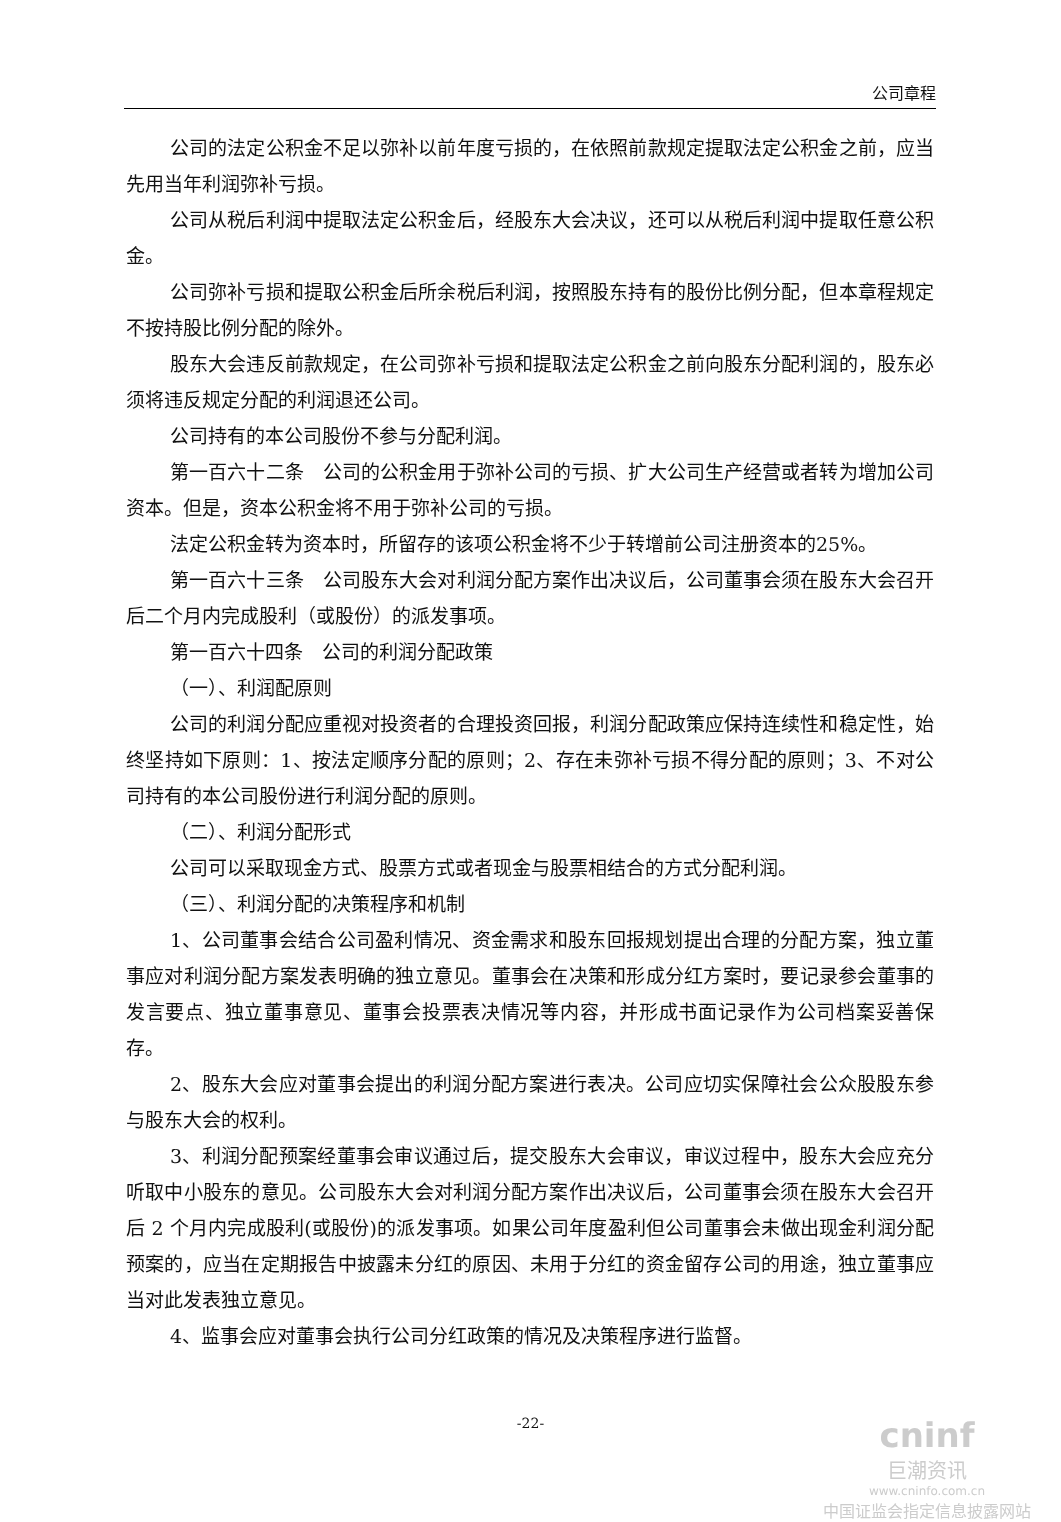公司章程
公司的法定公积金不足以弥补以前年度亏损的，在依照前款规定提取法定公积金之前，应当先用当年利润弥补亏损。
公司从税后利润中提取法定公积金后，经股东大会决议，还可以从税后利润中提取任意公积金。
公司弥补亏损和提取公积金后所余税后利润，按照股东持有的股份比例分配，但本章程规定不按持股比例分配的除外。
股东大会违反前款规定，在公司弥补亏损和提取法定公积金之前向股东分配利润的，股东必须将违反规定分配的利润退还公司。
公司持有的本公司股份不参与分配利润。
第一百六十二条　公司的公积金用于弥补公司的亏损、扩大公司生产经营或者转为增加公司资本。但是，资本公积金将不用于弥补公司的亏损。
法定公积金转为资本时，所留存的该项公积金将不少于转增前公司注册资本的25%。
第一百六十三条　公司股东大会对利润分配方案作出决议后，公司董事会须在股东大会召开后二个月内完成股利（或股份）的派发事项。
第一百六十四条　公司的利润分配政策
（一）、利润配原则
公司的利润分配应重视对投资者的合理投资回报，利润分配政策应保持连续性和稳定性，始终坚持如下原则：1、按法定顺序分配的原则；2、存在未弥补亏损不得分配的原则；3、不对公司持有的本公司股份进行利润分配的原则。
（二）、利润分配形式
公司可以采取现金方式、股票方式或者现金与股票相结合的方式分配利润。
（三）、利润分配的决策程序和机制
1、公司董事会结合公司盈利情况、资金需求和股东回报规划提出合理的分配方案，独立董事应对利润分配方案发表明确的独立意见。董事会在决策和形成分红方案时，要记录参会董事的发言要点、独立董事意见、董事会投票表决情况等内容，并形成书面记录作为公司档案妥善保存。
2、股东大会应对董事会提出的利润分配方案进行表决。公司应切实保障社会公众股股东参与股东大会的权利。
3、利润分配预案经董事会审议通过后，提交股东大会审议，审议过程中，股东大会应充分听取中小股东的意见。公司股东大会对利润分配方案作出决议后，公司董事会须在股东大会召开后 2 个月内完成股利(或股份)的派发事项。如果公司年度盈利但公司董事会未做出现金利润分配预案的，应当在定期报告中披露未分红的原因、未用于分红的资金留存公司的用途，独立董事应当对此发表独立意见。
4、监事会应对董事会执行公司分红政策的情况及决策程序进行监督。
-22-
cninf
巨潮资讯
www.cninfo.com.cn
中国证监会指定信息披露网站